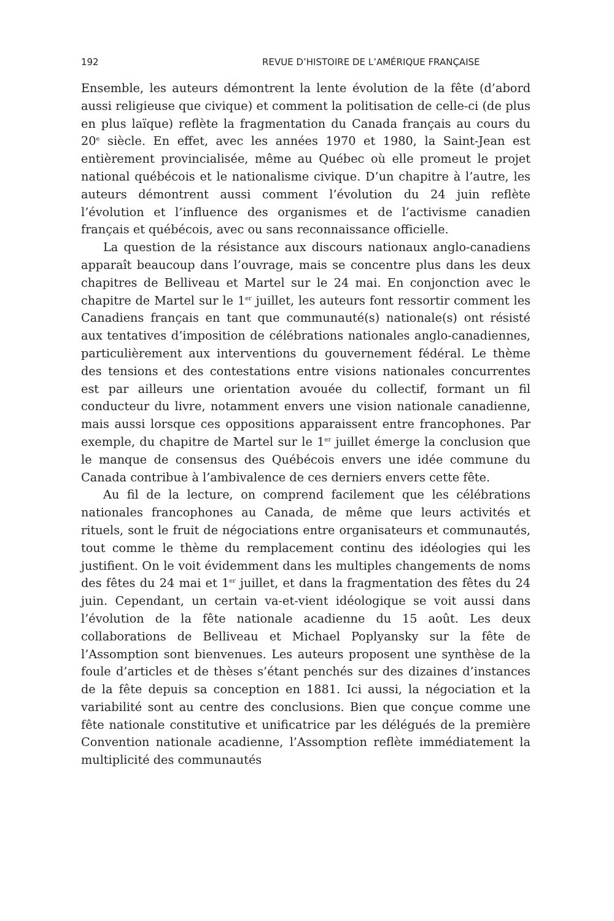192 REVUE D’HISTOIRE DE L’AMÉRIQUE FRANÇAISE
Ensemble, les auteurs démontrent la lente évolution de la fête (d’abord aussi religieuse que civique) et comment la politisation de celle-ci (de plus en plus laïque) reflète la fragmentation du Canada français au cours du 20<sup>e</sup> siècle. En effet, avec les années 1970 et 1980, la Saint-Jean est entièrement provincialisée, même au Québec où elle promeut le projet national québécois et le nationalisme civique. D’un chapitre à l’autre, les auteurs démontrent aussi comment l’évolution du 24 juin reflète l’évolution et l’influence des organismes et de l’activisme canadien français et québécois, avec ou sans reconnaissance officielle.
La question de la résistance aux discours nationaux anglo-canadiens apparaît beaucoup dans l’ouvrage, mais se concentre plus dans les deux chapitres de Belliveau et Martel sur le 24 mai. En conjonction avec le chapitre de Martel sur le 1<sup>er</sup> juillet, les auteurs font ressortir comment les Canadiens français en tant que communauté(s) nationale(s) ont résisté aux tentatives d’imposition de célébrations nationales anglo-canadiennes, particulièrement aux interventions du gouvernement fédéral. Le thème des tensions et des contestations entre visions nationales concurrentes est par ailleurs une orientation avouée du collectif, formant un fil conducteur du livre, notamment envers une vision nationale canadienne, mais aussi lorsque ces oppositions apparaissent entre francophones. Par exemple, du chapitre de Martel sur le 1<sup>er</sup> juillet émerge la conclusion que le manque de consensus des Québécois envers une idée commune du Canada contribue à l’ambivalence de ces derniers envers cette fête.
Au fil de la lecture, on comprend facilement que les célébrations nationales francophones au Canada, de même que leurs activités et rituels, sont le fruit de négociations entre organisateurs et communautés, tout comme le thème du remplacement continu des idéologies qui les justifient. On le voit évidemment dans les multiples changements de noms des fêtes du 24 mai et 1<sup>er</sup> juillet, et dans la fragmentation des fêtes du 24 juin. Cependant, un certain va-et-vient idéologique se voit aussi dans l’évolution de la fête nationale acadienne du 15 août. Les deux collaborations de Belliveau et Michael Poplyansky sur la fête de l’Assomption sont bienvenues. Les auteurs proposent une synthèse de la foule d’articles et de thèses s’étant penchés sur des dizaines d’instances de la fête depuis sa conception en 1881. Ici aussi, la négociation et la variabilité sont au centre des conclusions. Bien que conçue comme une fête nationale constitutive et unificatrice par les délégués de la première Convention nationale acadienne, l’Assomption reflète immédiatement la multiplicité des communautés